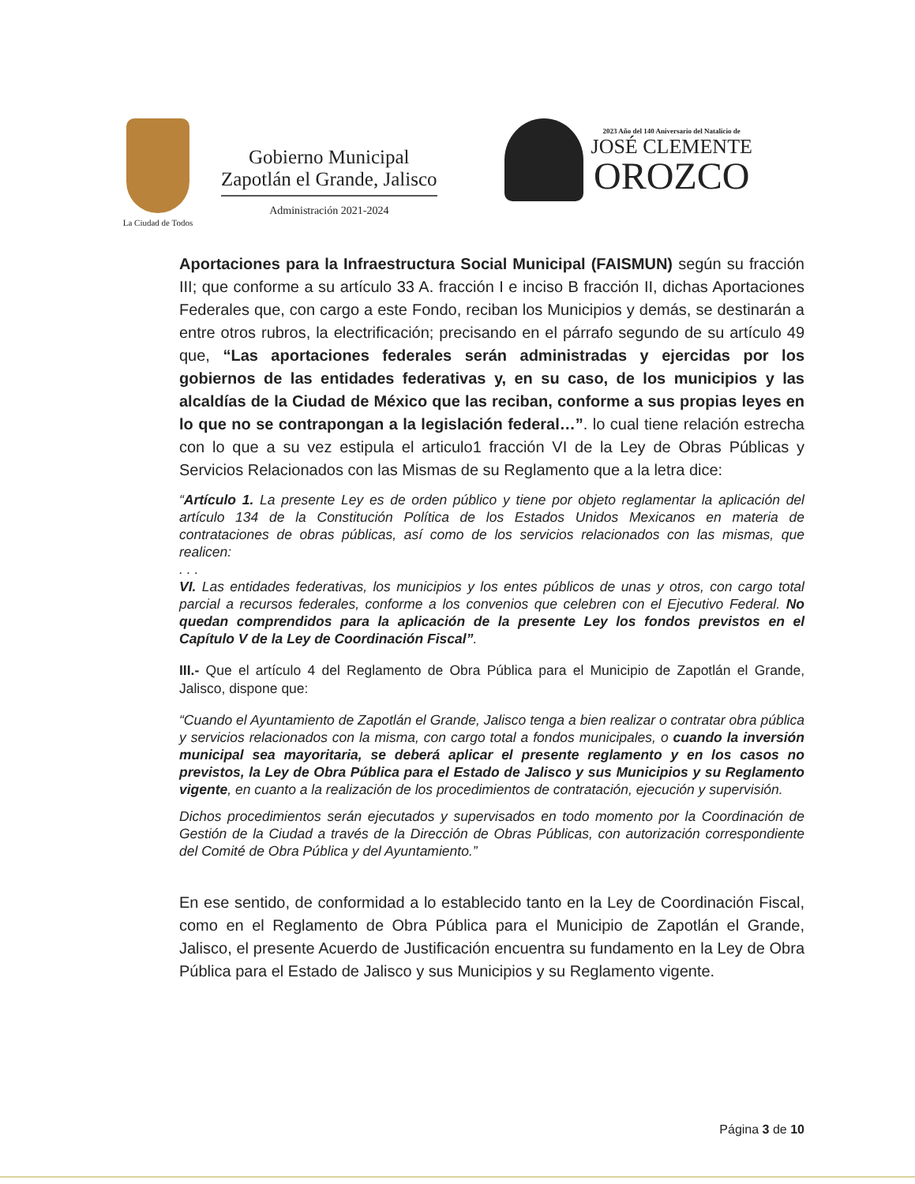La Ciudad de Todos
Gobierno Municipal
Zapotlán el Grande, Jalisco
Administración 2021-2024
2023 Año del 140 Aniversario del Natalicio de
JOSÉ CLEMENTE
OROZCO
Aportaciones para la Infraestructura Social Municipal (FAISMUN) según su fracción III; que conforme a su artículo 33 A. fracción I e inciso B fracción II, dichas Aportaciones Federales que, con cargo a este Fondo, reciban los Municipios y demás, se destinarán a entre otros rubros, la electrificación; precisando en el párrafo segundo de su artículo 49 que, “Las aportaciones federales serán administradas y ejercidas por los gobiernos de las entidades federativas y, en su caso, de los municipios y las alcaldías de la Ciudad de México que las reciban, conforme a sus propias leyes en lo que no se contrapongan a la legislación federal…”. lo cual tiene relación estrecha con lo que a su vez estipula el articulo1 fracción VI de la Ley de Obras Públicas y Servicios Relacionados con las Mismas de su Reglamento que a la letra dice:
“Artículo 1. La presente Ley es de orden público y tiene por objeto reglamentar la aplicación del artículo 134 de la Constitución Política de los Estados Unidos Mexicanos en materia de contrataciones de obras públicas, así como de los servicios relacionados con las mismas, que realicen:
. . .
VI. Las entidades federativas, los municipios y los entes públicos de unas y otros, con cargo total parcial a recursos federales, conforme a los convenios que celebren con el Ejecutivo Federal. No quedan comprendidos para la aplicación de la presente Ley los fondos previstos en el Capítulo V de la Ley de Coordinación Fiscal”.
III.- Que el artículo 4 del Reglamento de Obra Pública para el Municipio de Zapotlán el Grande, Jalisco, dispone que:
“Cuando el Ayuntamiento de Zapotlán el Grande, Jalisco tenga a bien realizar o contratar obra pública y servicios relacionados con la misma, con cargo total a fondos municipales, o cuando la inversión municipal sea mayoritaria, se deberá aplicar el presente reglamento y en los casos no previstos, la Ley de Obra Pública para el Estado de Jalisco y sus Municipios y su Reglamento vigente, en cuanto a la realización de los procedimientos de contratación, ejecución y supervisión.
Dichos procedimientos serán ejecutados y supervisados en todo momento por la Coordinación de Gestión de la Ciudad a través de la Dirección de Obras Públicas, con autorización correspondiente del Comité de Obra Pública y del Ayuntamiento.”
En ese sentido, de conformidad a lo establecido tanto en la Ley de Coordinación Fiscal, como en el Reglamento de Obra Pública para el Municipio de Zapotlán el Grande, Jalisco, el presente Acuerdo de Justificación encuentra su fundamento en la Ley de Obra Pública para el Estado de Jalisco y sus Municipios y su Reglamento vigente.
Página 3 de 10